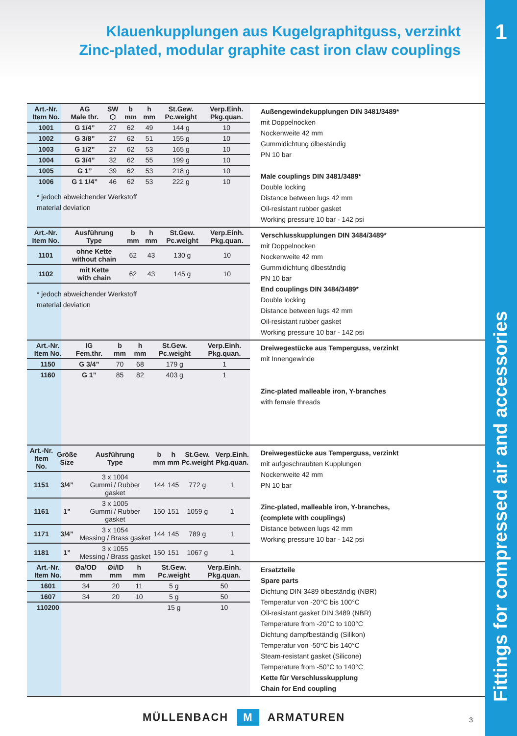1
Fittings for compressed air and accessories
Klauenkupplungen aus Kugelgraphitguss, verzinkt
Zinc-plated, modular graphite cast iron claw couplings
| Art.-Nr. Item No. | AG Male thr. | SW ⬡ | b mm | h mm | St.Gew. Pc.weight | Verp.Einh. Pkg.quan. |
| --- | --- | --- | --- | --- | --- | --- |
| 1001 | G 1/4” | 27 | 62 | 49 | 144 g | 10 |
| 1002 | G 3/8” | 27 | 62 | 51 | 155 g | 10 |
| 1003 | G 1/2” | 27 | 62 | 53 | 165 g | 10 |
| 1004 | G 3/4” | 32 | 62 | 55 | 199 g | 10 |
| 1005 | G 1” | 39 | 62 | 53 | 218 g | 10 |
| 1006 | G 1 1/4” | 46 | 62 | 53 | 222 g | 10 |
* jedoch abweichender Werkstoff
material deviation
Außengewindekupplungen DIN 3481/3489*
mit Doppelnocken
Nockenweite 42 mm
Gummidichtung ölbeständig
PN 10 bar
Male couplings DIN 3481/3489*
Double locking
Distance between lugs 42 mm
Oil-resistant rubber gasket
Working pressure 10 bar - 142 psi
| Art.-Nr. Item No. | Ausführung Type | b mm | h mm | St.Gew. Pc.weight | Verp.Einh. Pkg.quan. |
| --- | --- | --- | --- | --- | --- |
| 1101 | ohne Kette without chain | 62 | 43 | 130 g | 10 |
| 1102 | mit Kette with chain | 62 | 43 | 145 g | 10 |
* jedoch abweichender Werkstoff
material deviation
Verschlusskupplungen DIN 3484/3489*
mit Doppelnocken
Nockenweite 42 mm
Gummidichtung ölbeständig
PN 10 bar
End couplings DIN 3484/3489*
Double locking
Distance between lugs 42 mm
Oil-resistant rubber gasket
Working pressure 10 bar - 142 psi
| Art.-Nr. Item No. | IG Fem.thr. | b mm | h mm | St.Gew. Pc.weight | Verp.Einh. Pkg.quan. |
| --- | --- | --- | --- | --- | --- |
| 1150 | G 3/4” | 70 | 68 | 179 g | 1 |
| 1160 | G 1” | 85 | 82 | 403 g | 1 |
Dreiwegestücke aus Temperguss, verzinkt
mit Innengewinde
Zinc-plated malleable iron, Y-branches
with female threads
| Art.-Nr. Item No. | Größe Size | Ausführung Type | b mm | h mm | St.Gew. Pc.weight | Verp.Einh. Pkg.quan. |
| --- | --- | --- | --- | --- | --- | --- |
| 1151 | 3/4” | 3 x 1004 Gummi / Rubber gasket | 144 | 145 | 772 g | 1 |
| 1161 | 1” | 3 x 1005 Gummi / Rubber gasket | 150 | 151 | 1059 g | 1 |
| 1171 | 3/4” | 3 x 1054 Messing / Brass gasket | 144 | 145 | 789 g | 1 |
| 1181 | 1” | 3 x 1055 Messing / Brass gasket | 150 | 151 | 1067 g | 1 |
Dreiwegestücke aus Temperguss, verzinkt
mit aufgeschraubten Kupplungen
Nockenweite 42 mm
PN 10 bar
Zinc-plated, malleable iron, Y-branches,
(complete with couplings)
Distance between lugs 42 mm
Working pressure 10 bar - 142 psi
| Art.-Nr. Item No. | Øa/OD mm | Øi/ID mm | h mm | St.Gew. Pc.weight | Verp.Einh. Pkg.quan. |
| --- | --- | --- | --- | --- | --- |
| 1601 | 34 | 20 | 11 | 5 g | 50 |
| 1607 | 34 | 20 | 10 | 5 g | 50 |
| 110200 | | | | 15 g | 10 |
Ersatzteile
Spare parts
Dichtung DIN 3489 ölbeständig (NBR)
Temperatur von -20°C bis 100°C
Oil-resistant gasket DIN 3489 (NBR)
Temperature from -20°C to 100°C
Dichtung dampfbeständig (Silikon)
Temperatur von -50°C bis 140°C
Steam-resistant gasket (Silicone)
Temperature from -50°C to 140°C
Kette für Verschlusskupplung
Chain for End coupling
MÜLLENBACH M ARMATUREN
3